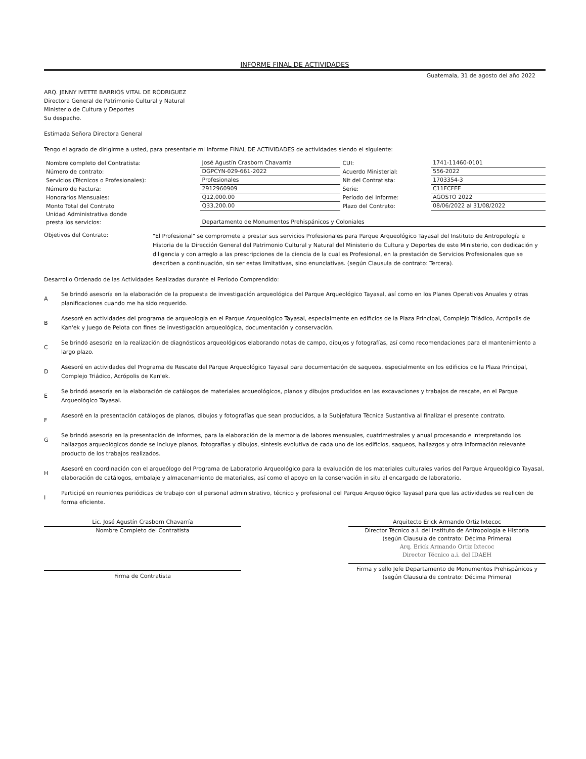INFORME FINAL DE ACTIVIDADES
Guatemala, 31 de agosto del año 2022
ARQ. JENNY IVETTE BARRIOS VITAL DE RODRIGUEZ
Directora General de Patrimonio Cultural y Natural
Ministerio de Cultura y Deportes
Su despacho.
Estimada Señora Directora General
Tengo el agrado de dirigirme a usted, para presentarle mi informe FINAL DE ACTIVIDADES de actividades siendo el siguiente:
| Nombre completo del Contratista: | José Agustín Crasborn Chavarría | CUI: | 1741-11460-0101 |
| Número de contrato: | DGPCYN-029-661-2022 | Acuerdo Ministerial: | 556-2022 |
| Servicios (Técnicos o Profesionales): | Profesionales | Nit del Contratista: | 1703354-3 |
| Número de Factura: | 2912960909 | Serie: | C11FCFEE |
| Honorarios Mensuales: | Q12,000.00 | Período del Informe: | AGOSTO 2022 |
| Monto Total del Contrato | Q33,200.00 | Plazo del Contrato: | 08/06/2022 al 31/08/2022 |
| Unidad Administrativa donde presta los servicios: | Departamento de Monumentos Prehispánicos y Coloniales | | |
Objetivos del Contrato:
"El Profesional" se compromete a prestar sus servicios Profesionales para Parque Arqueológico Tayasal del Instituto de Antropología e Historia de la Dirección General del Patrimonio Cultural y Natural del Ministerio de Cultura y Deportes de este Ministerio, con dedicación y diligencia y con arreglo a las prescripciones de la ciencia de la cual es Profesional, en la prestación de Servicios Profesionales que se describen a continuación, sin ser estas limitativas, sino enunciativas. (según Clausula de contrato: Tercera).
Desarrollo Ordenado de las Actividades Realizadas durante el Período Comprendido:
A
Se brindó asesoría en la elaboración de la propuesta de investigación arqueológica del Parque Arqueológico Tayasal, así como en los Planes Operativos Anuales y otras planificaciones cuando me ha sido requerido.
B
Asesoré en actividades del programa de arqueología en el Parque Arqueológico Tayasal, especialmente en edificios de la Plaza Principal, Complejo Triádico, Acrópolis de Kan'ek y Juego de Pelota con fines de investigación arqueológica, documentación y conservación.
C
Se brindó asesoría en la realización de diagnósticos arqueológicos elaborando notas de campo, dibujos y fotografías, así como recomendaciones para el mantenimiento a largo plazo.
D
Asesoré en actividades del Programa de Rescate del Parque Arqueológico Tayasal para documentación de saqueos, especialmente en los edificios de la Plaza Principal, Complejo Triádico, Acrópolis de Kan'ek.
E
Se brindó asesoría en la elaboración de catálogos de materiales arqueológicos, planos y dibujos producidos en las excavaciones y trabajos de rescate, en el Parque Arqueológico Tayasal.
F
Asesoré en la presentación catálogos de planos, dibujos y fotografías que sean producidos, a la Subjefatura Técnica Sustantiva al finalizar el presente contrato.
G
Se brindó asesoría en la presentación de informes, para la elaboración de la memoria de labores mensuales, cuatrimestrales y anual procesando e interpretando los hallazgos arqueológicos donde se incluye planos, fotografías y dibujos, síntesis evolutiva de cada uno de los edificios, saqueos, hallazgos y otra información relevante producto de los trabajos realizados.
H
Asesoré en coordinación con el arqueólogo del Programa de Laboratorio Arqueológico para la evaluación de los materiales culturales varios del Parque Arqueológico Tayasal, elaboración de catálogos, embalaje y almacenamiento de materiales, así como el apoyo en la conservación in situ al encargado de laboratorio.
I
Participé en reuniones periódicas de trabajo con el personal administrativo, técnico y profesional del Parque Arqueológico Tayasal para que las actividades se realicen de forma eficiente.
Lic. José Agustín Crasborn Chavarría
Nombre Completo del Contratista
Firma de Contratista
Arquitecto Erick Armando Ortiz Ixtecoc
Director Técnico a.i. del Instituto de Antropología e Historia
(según Clausula de contrato: Décima Primera)
Arq. Erick Armando Ortiz Ixtecoc
Director Técnico a.i. del IDAEH
Firma y sello Jefe Departamento de Monumentos Prehispánicos y
(según Clausula de contrato: Décima Primera)